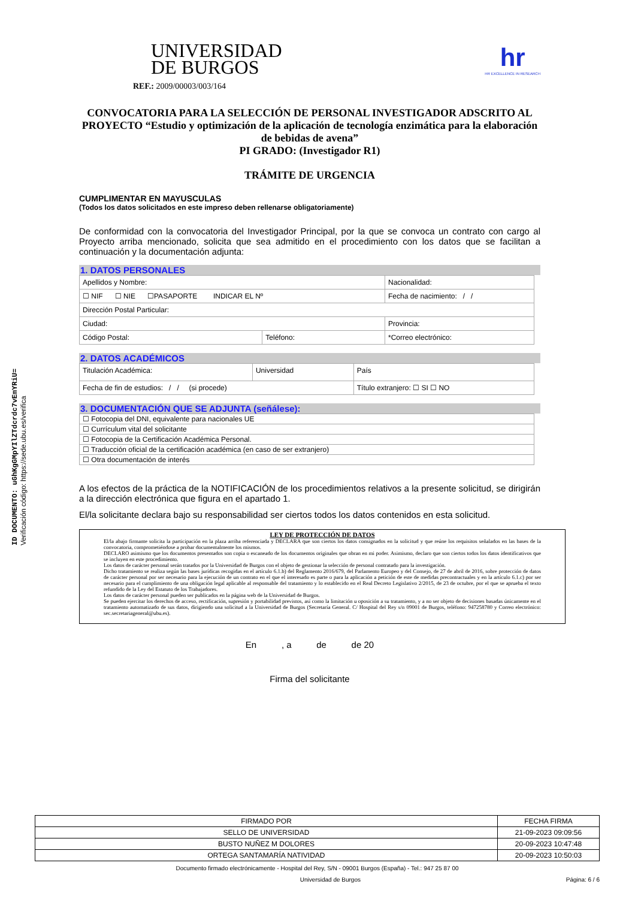ID DOCUMENTO: uGhKgGMpYIlZTdcrdc7vEmYRiU=
Verificación código: https://sede.ubu.es/verifica
UNIVERSIDAD
DE BURGOS
hr
HR EXCELLENCE IN RESEARCH
REF.: 2009/00003/003/164
CONVOCATORIA PARA LA SELECCIÓN DE PERSONAL INVESTIGADOR ADSCRITO AL PROYECTO “Estudio y optimización de la aplicación de tecnología enzimática para la elaboración de bebidas de avena”
PI GRADO: (Investigador R1)
TRÁMITE DE URGENCIA
CUMPLIMENTAR EN MAYUSCULAS
(Todos los datos solicitados en este impreso deben rellenarse obligatoriamente)
De conformidad con la convocatoria del Investigador Principal, por la que se convoca un contrato con cargo al Proyecto arriba mencionado, solicita que sea admitido en el procedimiento con los datos que se facilitan a continuación y la documentación adjunta:
1. DATOS PERSONALES
| Apellidos y Nombre: | | | Nacionalidad: |
| ☐ NIF ☐ NIE ☐PASAPORTE INDICAR EL Nº | | | Fecha de nacimiento: / / |
| Dirección Postal Particular: | | | |
| Ciudad: | | Provincia: | |
| Código Postal: | Teléfono: | *Correo electrónico: | |
2. DATOS ACADÉMICOS
| Titulación Académica: | Universidad | País |
| Fecha de fin de estudios: / / (si procede) | | Título extranjero: ☐ SI ☐ NO |
3. DOCUMENTACIÓN QUE SE ADJUNTA (señálese):
| ☐ Fotocopia del DNI, equivalente para nacionales UE |
| ☐ Currículum vital del solicitante |
| ☐ Fotocopia de la Certificación Académica Personal. |
| ☐ Traducción oficial de la certificación académica (en caso de ser extranjero) |
| ☐ Otra documentación de interés |
A los efectos de la práctica de la NOTIFICACIÓN de los procedimientos relativos a la presente solicitud, se dirigirán a la dirección electrónica que figura en el apartado 1.
El/la solicitante declara bajo su responsabilidad ser ciertos todos los datos contenidos en esta solicitud.
LEY DE PROTECCIÓN DE DATOS
El/la abajo firmante solicita la participación en la plaza arriba referenciada y DECLARA que son ciertos los datos consignados en la solicitud y que reúne los requisitos señalados en las bases de la convocatoria, comprometiéndose a probar documentalmente los mismos.
DECLARO asimismo que los documentos presentados son copia o escaneado de los documentos originales que obran en mi poder. Asimismo, declaro que son ciertos todos los datos identificativos que se incluyen en este procedimiento.
Los datos de carácter personal serán tratados por la Universidad de Burgos con el objeto de gestionar la selección de personal contratado para la investigación.
Dicho tratamiento se realiza según las bases jurídicas recogidas en el artículo 6.1.b) del Reglamento 2016/679, del Parlamento Europeo y del Consejo, de 27 de abril de 2016, sobre protección de datos de carácter personal por ser necesario para la ejecución de un contrato en el que el interesado es parte o para la aplicación a petición de este de medidas precontractuales y en la artículo 6.1.c) por ser necesario para el cumplimiento de una obligación legal aplicable al responsable del tratamiento y lo establecido en el Real Decreto Legislativo 2/2015, de 23 de octubre, por el que se aprueba el texto refundido de la Ley del Estatuto de los Trabajadores.
Los datos de carácter personal pueden ser publicados en la página web de la Universidad de Burgos.
Se pueden ejercitar los derechos de acceso, rectificación, supresión y portabilidad previstos, así como la limitación u oposición a su tratamiento, y a no ser objeto de decisiones basadas únicamente en el tratamiento automatizado de sus datos, dirigiendo una solicitud a la Universidad de Burgos (Secretaría General. C/ Hospital del Rey s/n 09001 de Burgos, teléfono: 947258780 y Correo electrónico: sec.secretariageneral@ubu.es).
En , a de de 20
Firma del solicitante
| FIRMADO POR | FECHA FIRMA |
| SELLO DE UNIVERSIDAD | 21-09-2023 09:09:56 |
| BUSTO NUÑEZ M DOLORES | 20-09-2023 10:47:48 |
| ORTEGA SANTAMARÍA NATIVIDAD | 20-09-2023 10:50:03 |
Documento firmado electrónicamente - Hospital del Rey, S/N - 09001 Burgos (España) - Tel.: 947 25 87 00
Universidad de Burgos Página: 6 / 6